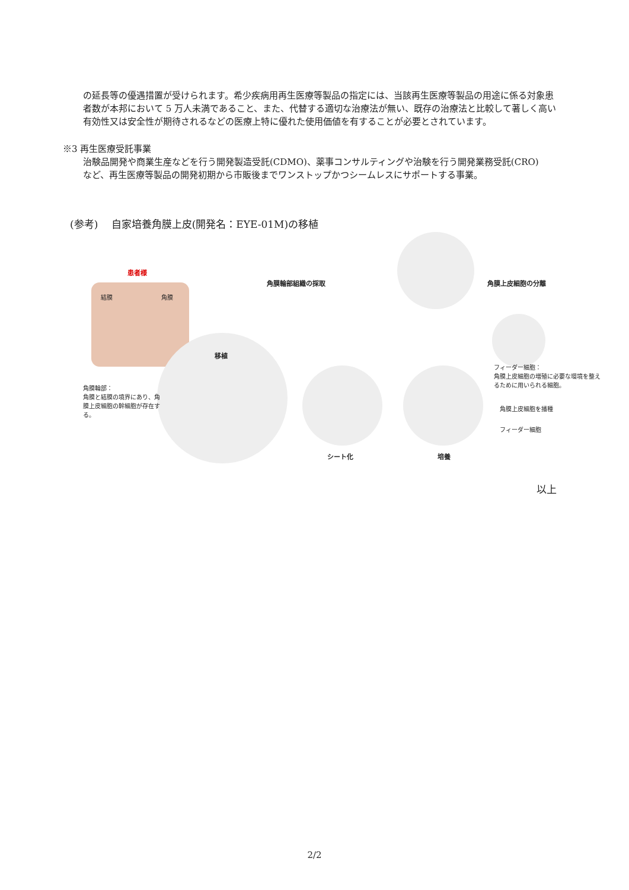の延長等の優遇措置が受けられます。希少疾病用再生医療等製品の指定には、当該再生医療等製品の用途に係る対象患者数が本邦において 5 万人未満であること、また、代替する適切な治療法が無い、既存の治療法と比較して著しく高い有効性又は安全性が期待されるなどの医療上特に優れた使用価値を有することが必要とされています。
※3 再生医療受託事業
治験品開発や商業生産などを行う開発製造受託(CDMO)、薬事コンサルティングや治験を行う開発業務受託(CRO)
など、再生医療等製品の開発初期から市販後までワンストップかつシームレスにサポートする事業。
(参考)　 自家培養角膜上皮(開発名：EYE-01M)の移植
患者様
結膜 角膜
角膜輪部組織の採取 角膜上皮細胞の分離
フィーダー細胞：
角膜上皮細胞の増殖に必要な環境を整えるために用いられる細胞。
移植
角膜輪部：
角膜と結膜の境界にあり、角膜上皮細胞の幹細胞が存在する。
角膜上皮細胞を播種
フィーダー細胞
シート化 培養
以上
2/2